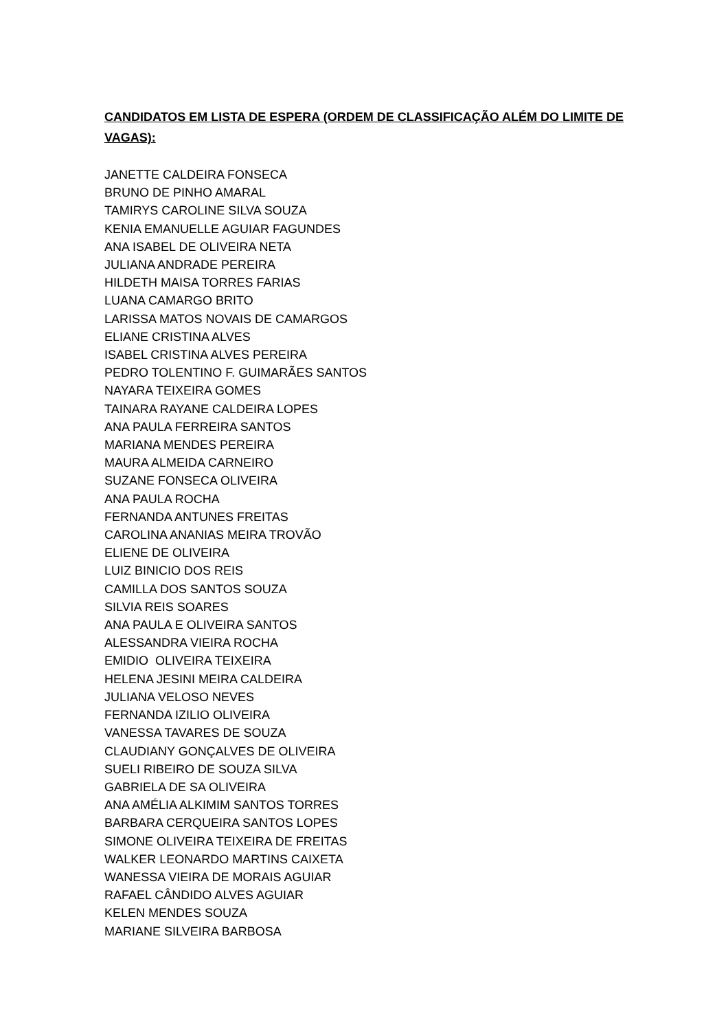CANDIDATOS EM LISTA DE ESPERA (ORDEM DE CLASSIFICAÇÃO ALÉM DO LIMITE DE VAGAS):
JANETTE CALDEIRA FONSECA
BRUNO DE PINHO AMARAL
TAMIRYS CAROLINE SILVA SOUZA
KENIA EMANUELLE AGUIAR FAGUNDES
ANA ISABEL DE OLIVEIRA NETA
JULIANA ANDRADE PEREIRA
HILDETH MAISA TORRES FARIAS
LUANA CAMARGO BRITO
LARISSA MATOS NOVAIS DE CAMARGOS
ELIANE CRISTINA ALVES
ISABEL CRISTINA ALVES PEREIRA
PEDRO TOLENTINO F. GUIMARÃES SANTOS
NAYARA TEIXEIRA GOMES
TAINARA RAYANE CALDEIRA LOPES
ANA PAULA FERREIRA SANTOS
MARIANA MENDES PEREIRA
MAURA ALMEIDA CARNEIRO
SUZANE FONSECA OLIVEIRA
ANA PAULA ROCHA
FERNANDA ANTUNES FREITAS
CAROLINA ANANIAS MEIRA TROVÃO
ELIENE DE OLIVEIRA
LUIZ BINICIO DOS REIS
CAMILLA DOS SANTOS SOUZA
SILVIA REIS SOARES
ANA PAULA E OLIVEIRA SANTOS
ALESSANDRA VIEIRA ROCHA
EMIDIO OLIVEIRA TEIXEIRA
HELENA JESINI MEIRA CALDEIRA
JULIANA VELOSO NEVES
FERNANDA IZILIO OLIVEIRA
VANESSA TAVARES DE SOUZA
CLAUDIANY GONÇALVES DE OLIVEIRA
SUELI RIBEIRO DE SOUZA SILVA
GABRIELA DE SA OLIVEIRA
ANA AMÉLIA ALKIMIM SANTOS TORRES
BARBARA CERQUEIRA SANTOS LOPES
SIMONE OLIVEIRA TEIXEIRA DE FREITAS
WALKER LEONARDO MARTINS CAIXETA
WANESSA VIEIRA DE MORAIS AGUIAR
RAFAEL CÂNDIDO ALVES AGUIAR
KELEN MENDES SOUZA
MARIANE SILVEIRA BARBOSA